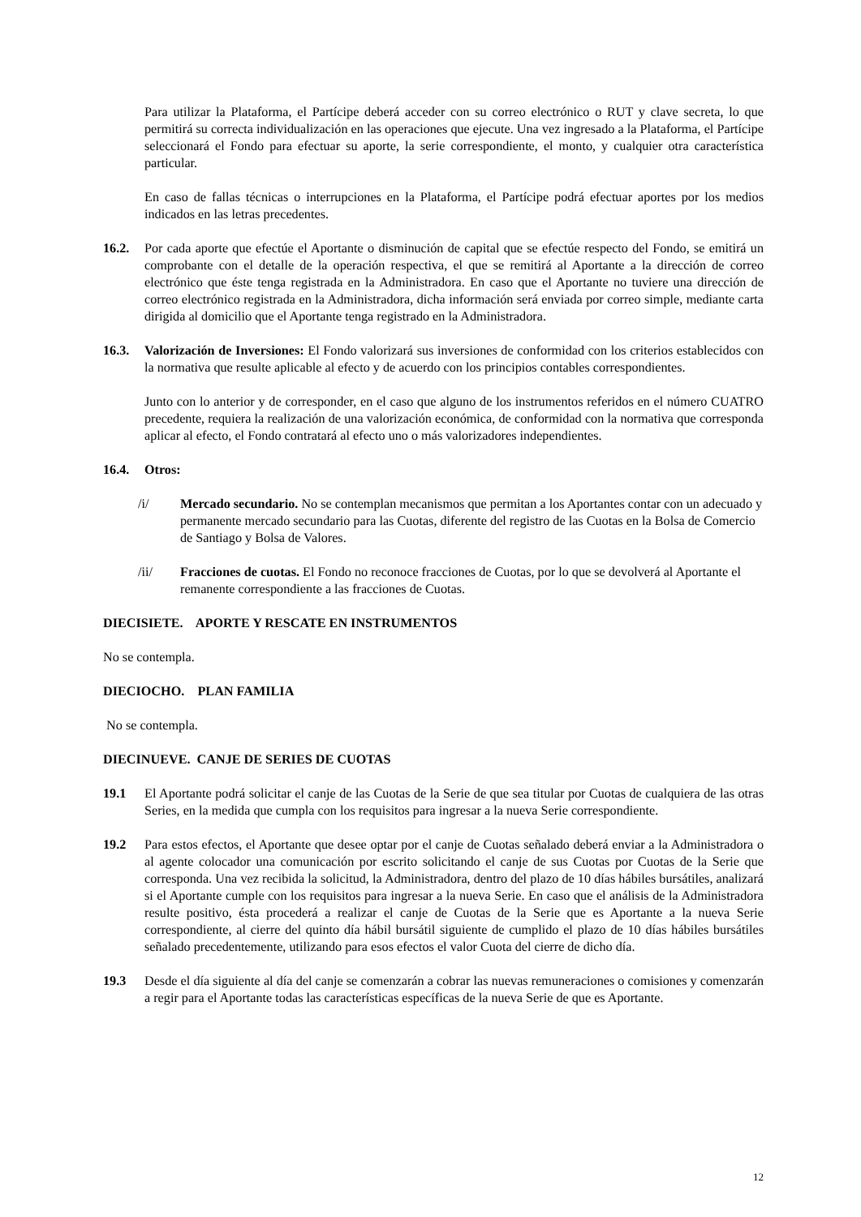Para utilizar la Plataforma, el Partícipe deberá acceder con su correo electrónico o RUT y clave secreta, lo que permitirá su correcta individualización en las operaciones que ejecute. Una vez ingresado a la Plataforma, el Partícipe seleccionará el Fondo para efectuar su aporte, la serie correspondiente, el monto, y cualquier otra característica particular.
En caso de fallas técnicas o interrupciones en la Plataforma, el Partícipe podrá efectuar aportes por los medios indicados en las letras precedentes.
16.2. Por cada aporte que efectúe el Aportante o disminución de capital que se efectúe respecto del Fondo, se emitirá un comprobante con el detalle de la operación respectiva, el que se remitirá al Aportante a la dirección de correo electrónico que éste tenga registrada en la Administradora. En caso que el Aportante no tuviere una dirección de correo electrónico registrada en la Administradora, dicha información será enviada por correo simple, mediante carta dirigida al domicilio que el Aportante tenga registrado en la Administradora.
16.3. Valorización de Inversiones: El Fondo valorizará sus inversiones de conformidad con los criterios establecidos con la normativa que resulte aplicable al efecto y de acuerdo con los principios contables correspondientes.
Junto con lo anterior y de corresponder, en el caso que alguno de los instrumentos referidos en el número CUATRO precedente, requiera la realización de una valorización económica, de conformidad con la normativa que corresponda aplicar al efecto, el Fondo contratará al efecto uno o más valorizadores independientes.
16.4. Otros:
/i/ Mercado secundario. No se contemplan mecanismos que permitan a los Aportantes contar con un adecuado y permanente mercado secundario para las Cuotas, diferente del registro de las Cuotas en la Bolsa de Comercio de Santiago y Bolsa de Valores.
/ii/ Fracciones de cuotas. El Fondo no reconoce fracciones de Cuotas, por lo que se devolverá al Aportante el remanente correspondiente a las fracciones de Cuotas.
DIECISIETE. APORTE Y RESCATE EN INSTRUMENTOS
No se contempla.
DIECIOCHO. PLAN FAMILIA
No se contempla.
DIECINUEVE. CANJE DE SERIES DE CUOTAS
19.1 El Aportante podrá solicitar el canje de las Cuotas de la Serie de que sea titular por Cuotas de cualquiera de las otras Series, en la medida que cumpla con los requisitos para ingresar a la nueva Serie correspondiente.
19.2 Para estos efectos, el Aportante que desee optar por el canje de Cuotas señalado deberá enviar a la Administradora o al agente colocador una comunicación por escrito solicitando el canje de sus Cuotas por Cuotas de la Serie que corresponda. Una vez recibida la solicitud, la Administradora, dentro del plazo de 10 días hábiles bursátiles, analizará si el Aportante cumple con los requisitos para ingresar a la nueva Serie. En caso que el análisis de la Administradora resulte positivo, ésta procederá a realizar el canje de Cuotas de la Serie que es Aportante a la nueva Serie correspondiente, al cierre del quinto día hábil bursátil siguiente de cumplido el plazo de 10 días hábiles bursátiles señalado precedentemente, utilizando para esos efectos el valor Cuota del cierre de dicho día.
19.3 Desde el día siguiente al día del canje se comenzarán a cobrar las nuevas remuneraciones o comisiones y comenzarán a regir para el Aportante todas las características específicas de la nueva Serie de que es Aportante.
12